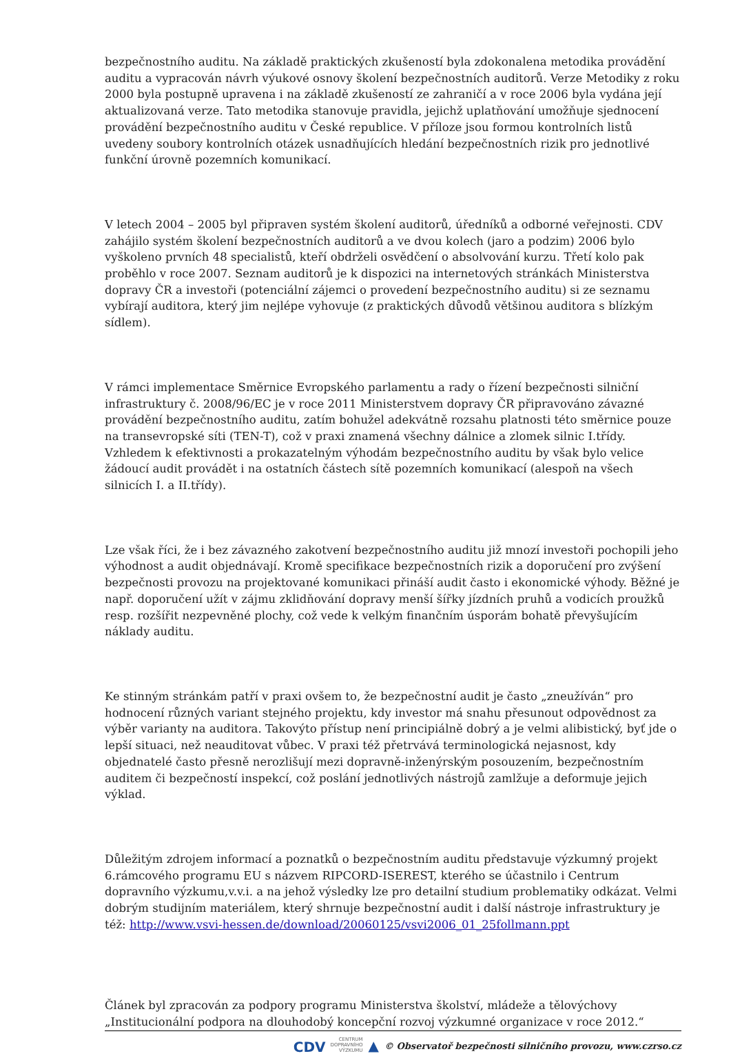bezpečnostního auditu. Na základě praktických zkušeností byla zdokonalena metodika provádění auditu a vypracován návrh výukové osnovy školení bezpečnostních auditorů. Verze Metodiky z roku 2000 byla postupně upravena i na základě zkušeností ze zahraničí a v roce 2006 byla vydána její aktualizovaná verze. Tato metodika stanovuje pravidla, jejichž uplatňování umožňuje sjednocení provádění bezpečnostního auditu v České republice. V příloze jsou formou kontrolních listů uvedeny soubory kontrolních otázek usnadňujících hledání bezpečnostních rizik pro jednotlivé funkční úrovně pozemních komunikací.
V letech 2004 – 2005 byl připraven systém školení auditorů, úředníků a odborné veřejnosti. CDV zahájilo systém školení bezpečnostních auditorů a ve dvou kolech (jaro a podzim) 2006 bylo vyškoleno prvních 48 specialistů, kteří obdrželi osvědčení o absolvování kurzu. Třetí kolo pak proběhlo v roce 2007. Seznam auditorů je k dispozici na internetových stránkách Ministerstva dopravy ČR a investoři (potenciální zájemci o provedení bezpečnostního auditu) si ze seznamu vybírají auditora, který jim nejlépe vyhovuje (z praktických důvodů většinou auditora s blízkým sídlem).
V rámci implementace Směrnice Evropského parlamentu a rady o řízení bezpečnosti silniční infrastruktury č. 2008/96/EC je v roce 2011 Ministerstvem dopravy ČR připravováno závazné provádění bezpečnostního auditu, zatím bohužel adekvátně rozsahu platnosti této směrnice pouze na transevropské síti (TEN-T), což v praxi znamená všechny dálnice a zlomek silnic I.třídy. Vzhledem k efektivnosti a prokazatelným výhodám bezpečnostního auditu by však bylo velice žádoucí audit provádět i na ostatních částech sítě pozemních komunikací (alespoň na všech silnicích I. a II.třídy).
Lze však říci, že i bez závazného zakotvení bezpečnostního auditu již mnozí investoři pochopili jeho výhodnost a audit objednávají. Kromě specifikace bezpečnostních rizik a doporučení pro zvýšení bezpečnosti provozu na projektované komunikaci přináší audit často i ekonomické výhody. Běžné je např. doporučení užít v zájmu zklidňování dopravy menší šířky jízdních pruhů a vodicích proužků resp. rozšířit nezpevněné plochy, což vede k velkým finančním úsporám bohatě převyšujícím náklady auditu.
Ke stinným stránkám patří v praxi ovšem to, že bezpečnostní audit je často „zneužíván“ pro hodnocení různých variant stejného projektu, kdy investor má snahu přesunout odpovědnost za výběr varianty na auditora. Takovýto přístup není principiálně dobrý a je velmi alibistický, byť jde o lepší situaci, než neauditovat vůbec. V praxi též přetrvává terminologická nejasnost, kdy objednatelé často přesně nerozlišují mezi dopravně-inženýrským posouzením, bezpečnostním auditem či bezpečností inspekcí, což poslání jednotlivých nástrojů zamlžuje a deformuje jejich výklad.
Důležitým zdrojem informací a poznatků o bezpečnostním auditu představuje výzkumný projekt 6.rámcového programu EU s názvem RIPCORD-ISEREST, kterého se účastnilo i Centrum dopravního výzkumu,v.v.i. a na jehož výsledky lze pro detailní studium problematiky odkázat. Velmi dobrým studijním materiálem, který shrnuje bezpečnostní audit i další nástroje infrastruktury je též: http://www.vsvi-hessen.de/download/20060125/vsvi2006_01_25follmann.ppt
Článek byl zpracován za podpory programu Ministerstva školství, mládeže a tělovýchovy „Institucionální podpora na dlouhodobý koncepční rozvoj výzkumné organizace v roce 2012.“
CDV CENTRUM
DOPRAVNÍHO
VÝZKUMU ▲ © Observatoř bezpečnosti silničního provozu, www.czrso.cz